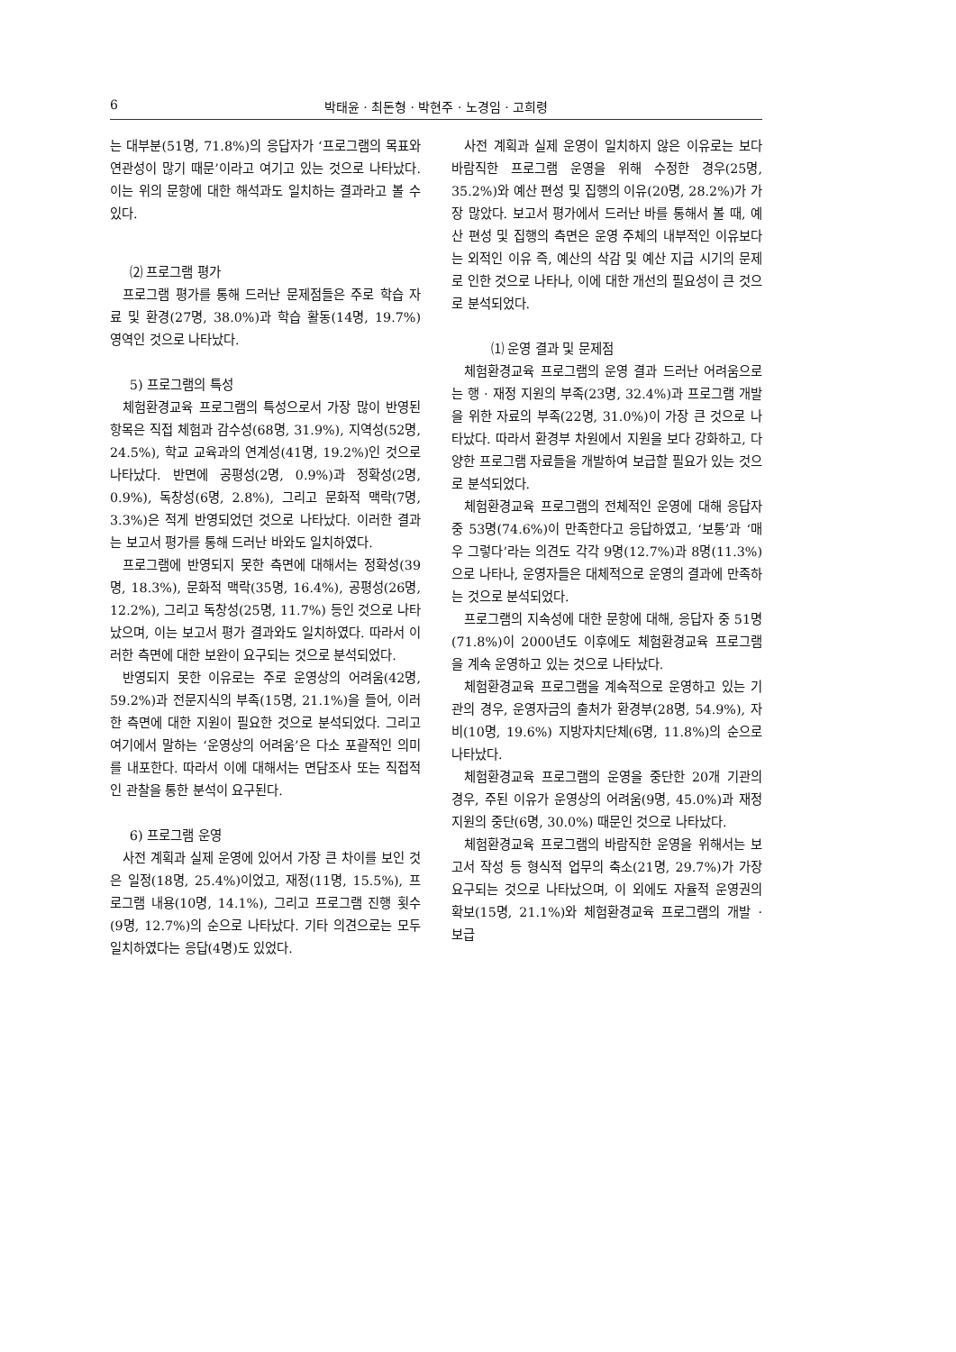6 박태윤 · 최돈형 · 박현주 · 노경임 · 고희령
는 대부분(51명, 71.8%)의 응답자가 ‘프로그램의 목표와 연관성이 많기 때문’이라고 여기고 있는 것으로 나타났다. 이는 위의 문항에 대한 해석과도 일치하는 결과라고 볼 수 있다.
⑵ 프로그램 평가
프로그램 평가를 통해 드러난 문제점들은 주로 학습 자료 및 환경(27명, 38.0%)과 학습 활동(14명, 19.7%) 영역인 것으로 나타났다.
5) 프로그램의 특성
체험환경교육 프로그램의 특성으로서 가장 많이 반영된 항목은 직접 체험과 감수성(68명, 31.9%), 지역성(52명, 24.5%), 학교 교육과의 연계성(41명, 19.2%)인 것으로 나타났다. 반면에 공평성(2명, 0.9%)과 정확성(2명, 0.9%), 독창성(6명, 2.8%), 그리고 문화적 맥락(7명, 3.3%)은 적게 반영되었던 것으로 나타났다. 이러한 결과는 보고서 평가를 통해 드러난 바와도 일치하였다.
프로그램에 반영되지 못한 측면에 대해서는 정확성(39명, 18.3%), 문화적 맥락(35명, 16.4%), 공평성(26명, 12.2%), 그리고 독창성(25명, 11.7%) 등인 것으로 나타났으며, 이는 보고서 평가 결과와도 일치하였다. 따라서 이러한 측면에 대한 보완이 요구되는 것으로 분석되었다.
반영되지 못한 이유로는 주로 운영상의 어려움(42명, 59.2%)과 전문지식의 부족(15명, 21.1%)을 들어, 이러한 측면에 대한 지원이 필요한 것으로 분석되었다. 그리고 여기에서 말하는 ‘운영상의 어려움’은 다소 포괄적인 의미를 내포한다. 따라서 이에 대해서는 면담조사 또는 직접적인 관찰을 통한 분석이 요구된다.
6) 프로그램 운영
사전 계획과 실제 운영에 있어서 가장 큰 차이를 보인 것은 일정(18명, 25.4%)이었고, 재정(11명, 15.5%), 프로그램 내용(10명, 14.1%), 그리고 프로그램 진행 횟수(9명, 12.7%)의 순으로 나타났다. 기타 의견으로는 모두 일치하였다는 응답(4명)도 있었다.
사전 계획과 실제 운영이 일치하지 않은 이유로는 보다 바람직한 프로그램 운영을 위해 수정한 경우(25명, 35.2%)와 예산 편성 및 집행의 이유(20명, 28.2%)가 가장 많았다. 보고서 평가에서 드러난 바를 통해서 볼 때, 예산 편성 및 집행의 측면은 운영 주체의 내부적인 이유보다는 외적인 이유 즉, 예산의 삭감 및 예산 지급 시기의 문제로 인한 것으로 나타나, 이에 대한 개선의 필요성이 큰 것으로 분석되었다.
⑴ 운영 결과 및 문제점
체험환경교육 프로그램의 운영 결과 드러난 어려움으로는 행 · 재정 지원의 부족(23명, 32.4%)과 프로그램 개발을 위한 자료의 부족(22명, 31.0%)이 가장 큰 것으로 나타났다. 따라서 환경부 차원에서 지원을 보다 강화하고, 다양한 프로그램 자료들을 개발하여 보급할 필요가 있는 것으로 분석되었다.
체험환경교육 프로그램의 전체적인 운영에 대해 응답자 중 53명(74.6%)이 만족한다고 응답하였고, ‘보통’과 ‘매우 그렇다’라는 의견도 각각 9명(12.7%)과 8명(11.3%)으로 나타나, 운영자들은 대체적으로 운영의 결과에 만족하는 것으로 분석되었다.
프로그램의 지속성에 대한 문항에 대해, 응답자 중 51명(71.8%)이 2000년도 이후에도 체험환경교육 프로그램을 계속 운영하고 있는 것으로 나타났다.
체험환경교육 프로그램을 계속적으로 운영하고 있는 기관의 경우, 운영자금의 출처가 환경부(28명, 54.9%), 자비(10명, 19.6%) 지방자치단체(6명, 11.8%)의 순으로 나타났다.
체험환경교육 프로그램의 운영을 중단한 20개 기관의 경우, 주된 이유가 운영상의 어려움(9명, 45.0%)과 재정 지원의 중단(6명, 30.0%) 때문인 것으로 나타났다.
체험환경교육 프로그램의 바람직한 운영을 위해서는 보고서 작성 등 형식적 업무의 축소(21명, 29.7%)가 가장 요구되는 것으로 나타났으며, 이 외에도 자율적 운영권의 확보(15명, 21.1%)와 체험환경교육 프로그램의 개발 · 보급